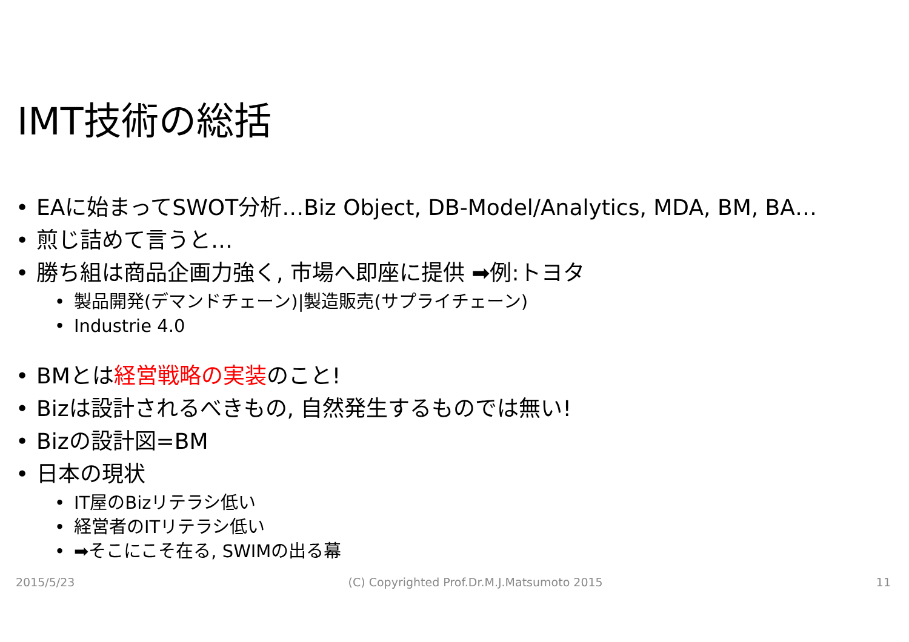IMT技術の総括
• EAに始まってSWOT分析…Biz Object, DB-Model/Analytics, MDA, BM, BA…
• 煎じ詰めて言うと…
• 勝ち組は商品企画力強く, 市場へ即座に提供 ➡例:トヨタ
• 製品開発(デマンドチェーン)|製造販売(サプライチェーン)
• Industrie 4.0
• BMとは経営戦略の実装のこと!
• Bizは設計されるべきもの, 自然発生するものでは無い!
• Bizの設計図=BM
• 日本の現状
• IT屋のBizリテラシ低い
• 経営者のITリテラシ低い
• ➡そこにこそ在る, SWIMの出る幕
2015/5/23 (C) Copyrighted Prof.Dr.M.J.Matsumoto 2015 11